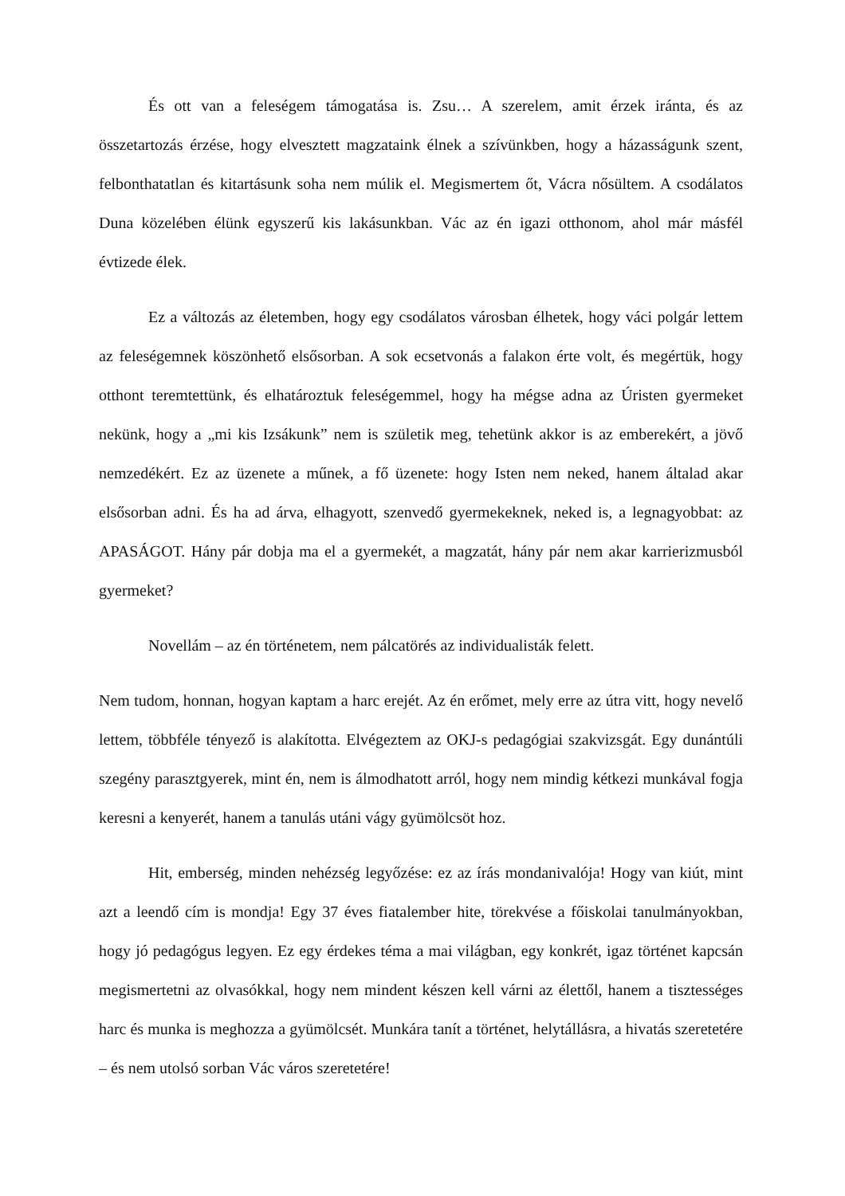És ott van a feleségem támogatása is. Zsu… A szerelem, amit érzek iránta, és az összetartozás érzése, hogy elvesztett magzataink élnek a szívünkben, hogy a házasságunk szent, felbonthatatlan és kitartásunk soha nem múlik el. Megismertem őt, Vácra nősültem. A csodálatos Duna közelében élünk egyszerű kis lakásunkban. Vác az én igazi otthonom, ahol már másfél évtizede élek.
Ez a változás az életemben, hogy egy csodálatos városban élhetek, hogy váci polgár lettem az feleségemnek köszönhető elsősorban. A sok ecsetvonás a falakon érte volt, és megértük, hogy otthont teremtettünk, és elhatároztuk feleségemmel, hogy ha mégse adna az Úristen gyermeket nekünk, hogy a „mi kis Izsákunk” nem is születik meg, tehetünk akkor is az emberekért, a jövő nemzedékért. Ez az üzenete a műnek, a fő üzenete: hogy Isten nem neked, hanem általad akar elsősorban adni. És ha ad árva, elhagyott, szenvedő gyermekeknek, neked is, a legnagyobbat: az APASÁGOT. Hány pár dobja ma el a gyermekét, a magzatát, hány pár nem akar karrierizmusból gyermeket?
Novellám – az én történetem, nem pálcatörés az individualisták felett.
Nem tudom, honnan, hogyan kaptam a harc erejét. Az én erőmet, mely erre az útra vitt, hogy nevelő lettem, többféle tényező is alakította. Elvégeztem az OKJ-s pedagógiai szakvizsgát. Egy dunántúli szegény parasztgyerek, mint én, nem is álmodhatott arról, hogy nem mindig kétkezi munkával fogja keresni a kenyerét, hanem a tanulás utáni vágy gyümölcsöt hoz.
Hit, emberség, minden nehézség legyőzése: ez az írás mondanivalója! Hogy van kiút, mint azt a leendő cím is mondja! Egy 37 éves fiatalember hite, törekvése a főiskolai tanulmányokban, hogy jó pedagógus legyen. Ez egy érdekes téma a mai világban, egy konkrét, igaz történet kapcsán megismertetni az olvasókkal, hogy nem mindent készen kell várni az élettől, hanem a tisztességes harc és munka is meghozza a gyümölcsét. Munkára tanít a történet, helytállásra, a hivatás szeretetére – és nem utolsó sorban Vác város szeretetére!